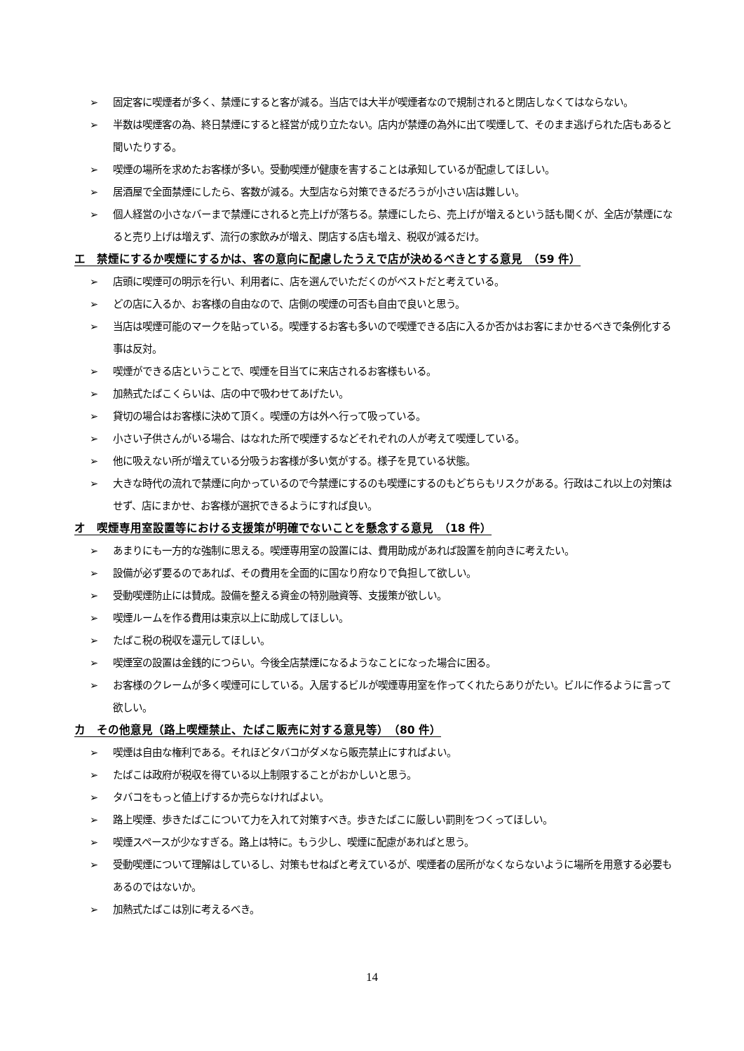➢ 固定客に喫煙者が多く、禁煙にすると客が減る。当店では大半が喫煙者なので規制されると閉店しなくてはならない。
➢ 半数は喫煙客の為、終日禁煙にすると経営が成り立たない。店内が禁煙の為外に出て喫煙して、そのまま逃げられた店もあると聞いたりする。
➢ 喫煙の場所を求めたお客様が多い。受動喫煙が健康を害することは承知しているが配慮してほしい。
➢ 居酒屋で全面禁煙にしたら、客数が減る。大型店なら対策できるだろうが小さい店は難しい。
➢ 個人経営の小さなバーまで禁煙にされると売上げが落ちる。禁煙にしたら、売上げが増えるという話も聞くが、全店が禁煙になると売り上げは増えず、流行の家飲みが増え、閉店する店も増え、税収が減るだけ。
エ　禁煙にするか喫煙にするかは、客の意向に配慮したうえで店が決めるべきとする意見　（59 件）
➢ 店頭に喫煙可の明示を行い、利用者に、店を選んでいただくのがベストだと考えている。
➢ どの店に入るか、お客様の自由なので、店側の喫煙の可否も自由で良いと思う。
➢ 当店は喫煙可能のマークを貼っている。喫煙するお客も多いので喫煙できる店に入るか否かはお客にまかせるべきで条例化する事は反対。
➢ 喫煙ができる店ということで、喫煙を目当てに来店されるお客様もいる。
➢ 加熱式たばこくらいは、店の中で吸わせてあげたい。
➢ 貸切の場合はお客様に決めて頂く。喫煙の方は外へ行って吸っている。
➢ 小さい子供さんがいる場合、はなれた所で喫煙するなどそれぞれの人が考えて喫煙している。
➢ 他に吸えない所が増えている分吸うお客様が多い気がする。様子を見ている状態。
➢ 大きな時代の流れで禁煙に向かっているので今禁煙にするのも喫煙にするのもどちらもリスクがある。行政はこれ以上の対策はせず、店にまかせ、お客様が選択できるようにすれば良い。
オ　喫煙専用室設置等における支援策が明確でないことを懸念する意見　（18 件）
➢ あまりにも一方的な強制に思える。喫煙専用室の設置には、費用助成があれば設置を前向きに考えたい。
➢ 設備が必ず要るのであれば、その費用を全面的に国なり府なりで負担して欲しい。
➢ 受動喫煙防止には賛成。設備を整える資金の特別融資等、支援策が欲しい。
➢ 喫煙ルームを作る費用は東京以上に助成してほしい。
➢ たばこ税の税収を還元してほしい。
➢ 喫煙室の設置は金銭的につらい。今後全店禁煙になるようなことになった場合に困る。
➢ お客様のクレームが多く喫煙可にしている。入居するビルが喫煙専用室を作ってくれたらありがたい。ビルに作るように言って欲しい。
カ　その他意見（路上喫煙禁止、たばこ販売に対する意見等）　（80 件）
➢ 喫煙は自由な権利である。それほどタバコがダメなら販売禁止にすればよい。
➢ たばこは政府が税収を得ている以上制限することがおかしいと思う。
➢ タバコをもっと値上げするか売らなければよい。
➢ 路上喫煙、歩きたばこについて力を入れて対策すべき。歩きたばこに厳しい罰則をつくってほしい。
➢ 喫煙スペースが少なすぎる。路上は特に。もう少し、喫煙に配慮があればと思う。
➢ 受動喫煙について理解はしているし、対策もせねばと考えているが、喫煙者の居所がなくならないように場所を用意する必要もあるのではないか。
➢ 加熱式たばこは別に考えるべき。
14